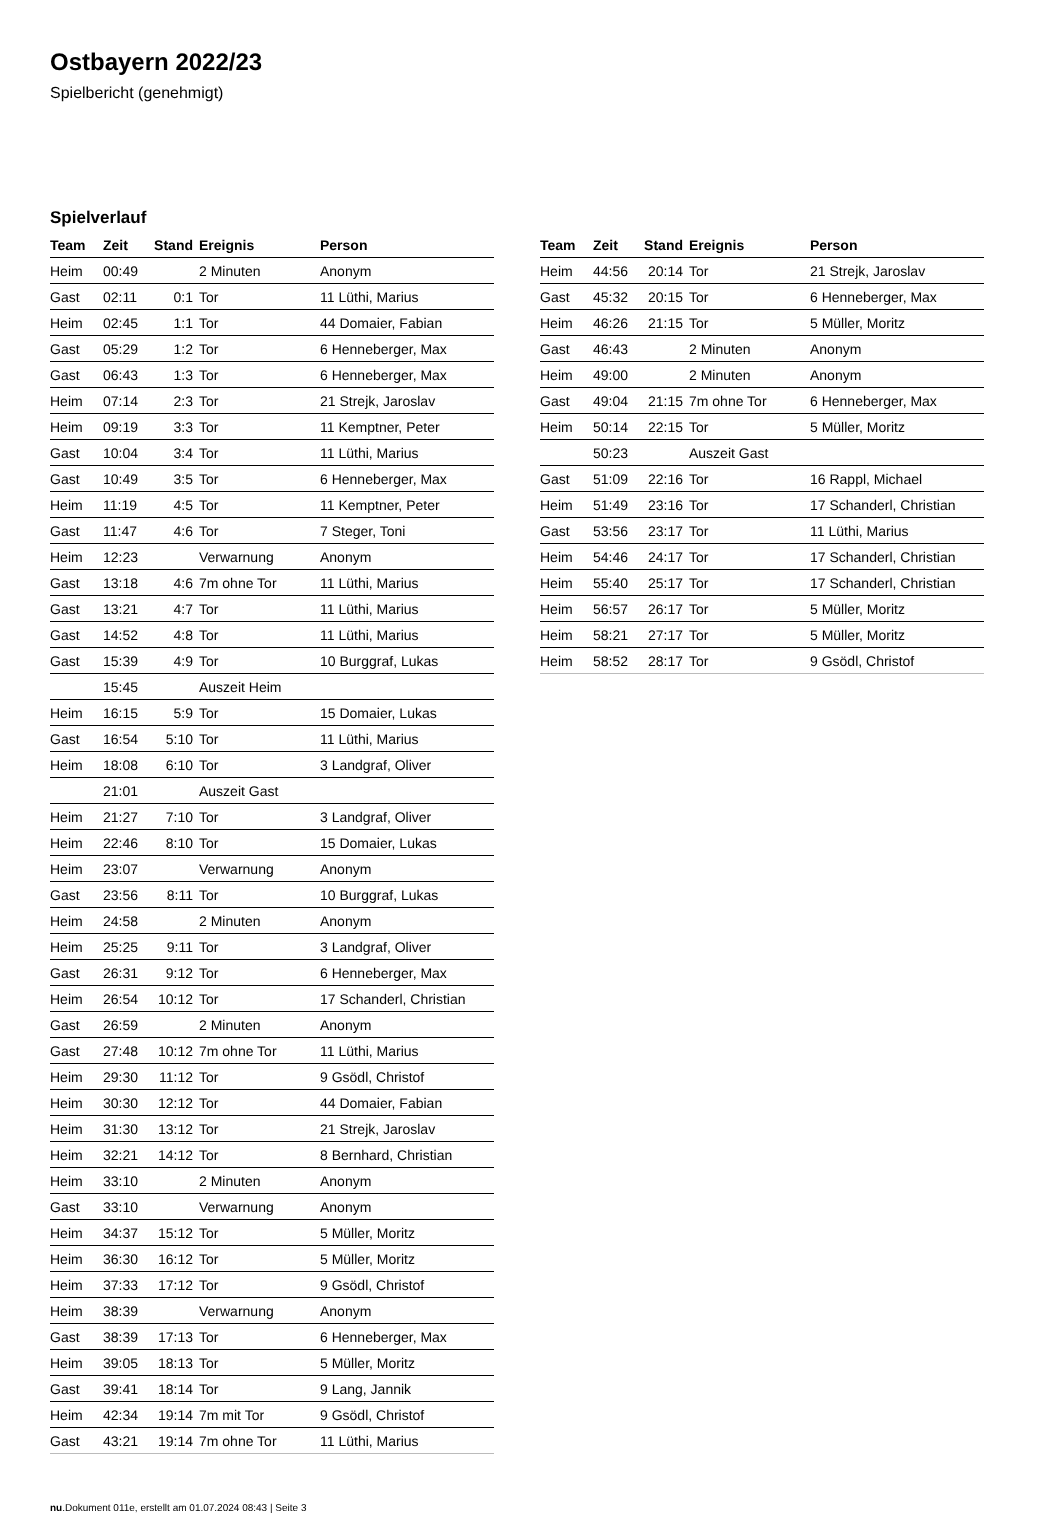Ostbayern 2022/23
Spielbericht (genehmigt)
Spielverlauf
| Team | Zeit | Stand | Ereignis | Person |
| --- | --- | --- | --- | --- |
| Heim | 00:49 | | 2 Minuten | Anonym |
| Gast | 02:11 | 0:1 | Tor | 11 Lüthi, Marius |
| Heim | 02:45 | 1:1 | Tor | 44 Domaier, Fabian |
| Gast | 05:29 | 1:2 | Tor | 6 Henneberger, Max |
| Gast | 06:43 | 1:3 | Tor | 6 Henneberger, Max |
| Heim | 07:14 | 2:3 | Tor | 21 Strejk, Jaroslav |
| Heim | 09:19 | 3:3 | Tor | 11 Kemptner, Peter |
| Gast | 10:04 | 3:4 | Tor | 11 Lüthi, Marius |
| Gast | 10:49 | 3:5 | Tor | 6 Henneberger, Max |
| Heim | 11:19 | 4:5 | Tor | 11 Kemptner, Peter |
| Gast | 11:47 | 4:6 | Tor | 7 Steger, Toni |
| Heim | 12:23 | | Verwarnung | Anonym |
| Gast | 13:18 | 4:6 | 7m ohne Tor | 11 Lüthi, Marius |
| Gast | 13:21 | 4:7 | Tor | 11 Lüthi, Marius |
| Gast | 14:52 | 4:8 | Tor | 11 Lüthi, Marius |
| Gast | 15:39 | 4:9 | Tor | 10 Burggraf, Lukas |
| | 15:45 | | Auszeit Heim | |
| Heim | 16:15 | 5:9 | Tor | 15 Domaier, Lukas |
| Gast | 16:54 | 5:10 | Tor | 11 Lüthi, Marius |
| Heim | 18:08 | 6:10 | Tor | 3 Landgraf, Oliver |
| | 21:01 | | Auszeit Gast | |
| Heim | 21:27 | 7:10 | Tor | 3 Landgraf, Oliver |
| Heim | 22:46 | 8:10 | Tor | 15 Domaier, Lukas |
| Heim | 23:07 | | Verwarnung | Anonym |
| Gast | 23:56 | 8:11 | Tor | 10 Burggraf, Lukas |
| Heim | 24:58 | | 2 Minuten | Anonym |
| Heim | 25:25 | 9:11 | Tor | 3 Landgraf, Oliver |
| Gast | 26:31 | 9:12 | Tor | 6 Henneberger, Max |
| Heim | 26:54 | 10:12 | Tor | 17 Schanderl, Christian |
| Gast | 26:59 | | 2 Minuten | Anonym |
| Gast | 27:48 | 10:12 | 7m ohne Tor | 11 Lüthi, Marius |
| Heim | 29:30 | 11:12 | Tor | 9 Gsödl, Christof |
| Heim | 30:30 | 12:12 | Tor | 44 Domaier, Fabian |
| Heim | 31:30 | 13:12 | Tor | 21 Strejk, Jaroslav |
| Heim | 32:21 | 14:12 | Tor | 8 Bernhard, Christian |
| Heim | 33:10 | | 2 Minuten | Anonym |
| Gast | 33:10 | | Verwarnung | Anonym |
| Heim | 34:37 | 15:12 | Tor | 5 Müller, Moritz |
| Heim | 36:30 | 16:12 | Tor | 5 Müller, Moritz |
| Heim | 37:33 | 17:12 | Tor | 9 Gsödl, Christof |
| Heim | 38:39 | | Verwarnung | Anonym |
| Gast | 38:39 | 17:13 | Tor | 6 Henneberger, Max |
| Heim | 39:05 | 18:13 | Tor | 5 Müller, Moritz |
| Gast | 39:41 | 18:14 | Tor | 9 Lang, Jannik |
| Heim | 42:34 | 19:14 | 7m mit Tor | 9 Gsödl, Christof |
| Gast | 43:21 | 19:14 | 7m ohne Tor | 11 Lüthi, Marius |
| Team | Zeit | Stand | Ereignis | Person |
| --- | --- | --- | --- | --- |
| Heim | 44:56 | 20:14 | Tor | 21 Strejk, Jaroslav |
| Gast | 45:32 | 20:15 | Tor | 6 Henneberger, Max |
| Heim | 46:26 | 21:15 | Tor | 5 Müller, Moritz |
| Gast | 46:43 | | 2 Minuten | Anonym |
| Heim | 49:00 | | 2 Minuten | Anonym |
| Gast | 49:04 | 21:15 | 7m ohne Tor | 6 Henneberger, Max |
| Heim | 50:14 | 22:15 | Tor | 5 Müller, Moritz |
| | 50:23 | | Auszeit Gast | |
| Gast | 51:09 | 22:16 | Tor | 16 Rappl, Michael |
| Heim | 51:49 | 23:16 | Tor | 17 Schanderl, Christian |
| Gast | 53:56 | 23:17 | Tor | 11 Lüthi, Marius |
| Heim | 54:46 | 24:17 | Tor | 17 Schanderl, Christian |
| Heim | 55:40 | 25:17 | Tor | 17 Schanderl, Christian |
| Heim | 56:57 | 26:17 | Tor | 5 Müller, Moritz |
| Heim | 58:21 | 27:17 | Tor | 5 Müller, Moritz |
| Heim | 58:52 | 28:17 | Tor | 9 Gsödl, Christof |
nu.Dokument 011e, erstellt am 01.07.2024 08:43 | Seite 3